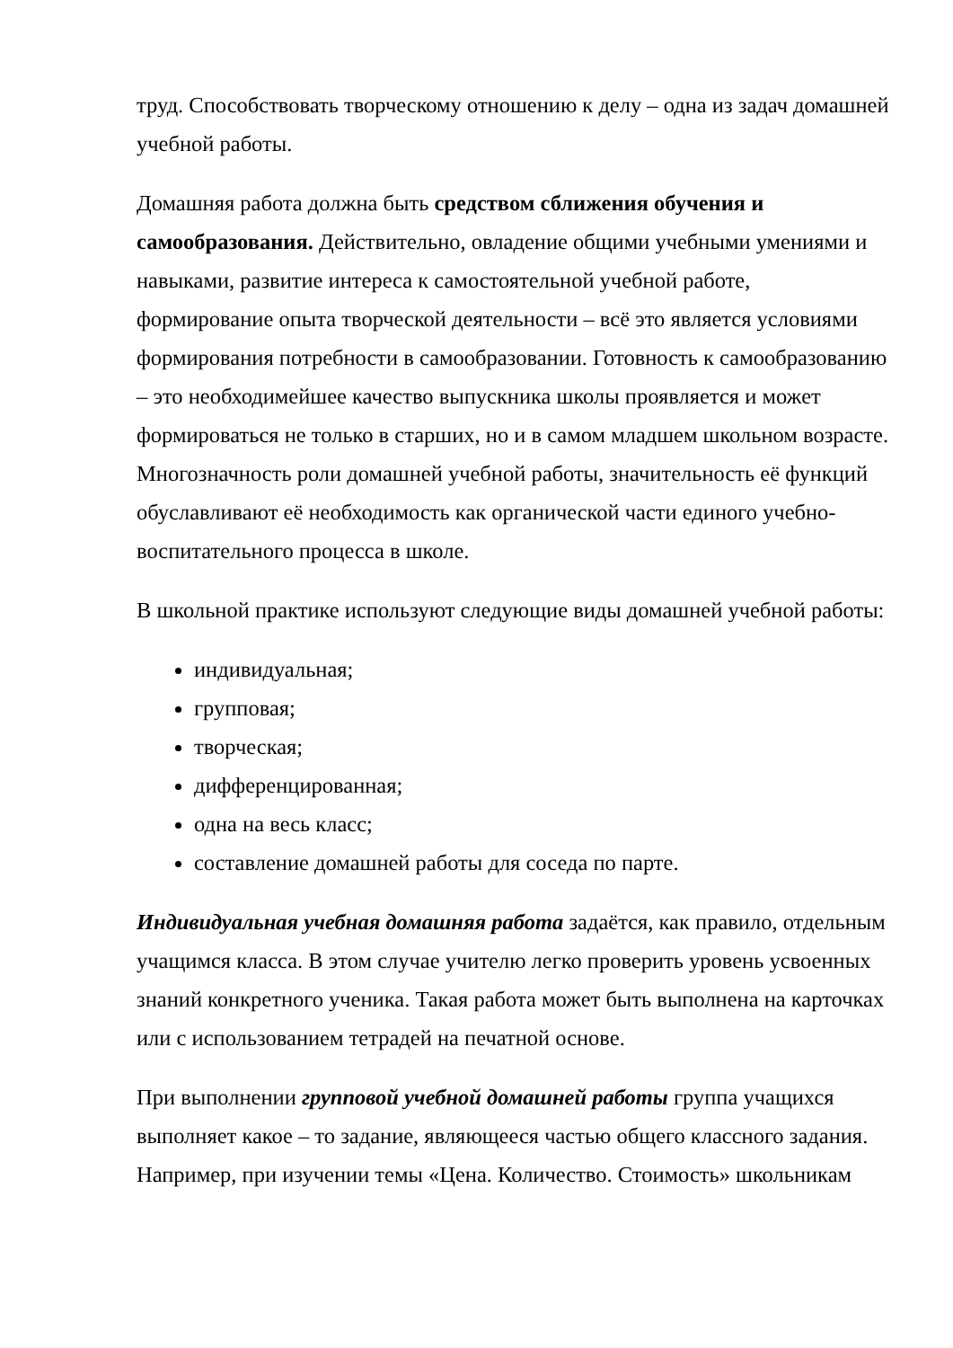труд. Способствовать творческому отношению к делу – одна из задач домашней учебной работы.
Домашняя работа должна быть средством сближения обучения и самообразования. Действительно, овладение общими учебными умениями и навыками, развитие интереса к самостоятельной учебной работе, формирование опыта творческой деятельности – всё это является условиями формирования потребности в самообразовании. Готовность к самообразованию – это необходимейшее качество выпускника школы проявляется и может формироваться не только в старших, но и в самом младшем школьном возрасте. Многозначность роли домашней учебной работы, значительность её функций обуславливают её необходимость как органической части единого учебно-воспитательного процесса в школе.
В школьной практике используют следующие виды домашней учебной работы:
индивидуальная;
групповая;
творческая;
дифференцированная;
одна на весь класс;
составление домашней работы для соседа по парте.
Индивидуальная учебная домашняя работа задаётся, как правило, отдельным учащимся класса. В этом случае учителю легко проверить уровень усвоенных знаний конкретного ученика. Такая работа может быть выполнена на карточках или с использованием тетрадей на печатной основе.
При выполнении групповой учебной домашней работы группа учащихся выполняет какое – то задание, являющееся частью общего классного задания. Например, при изучении темы «Цена. Количество. Стоимость» школьникам